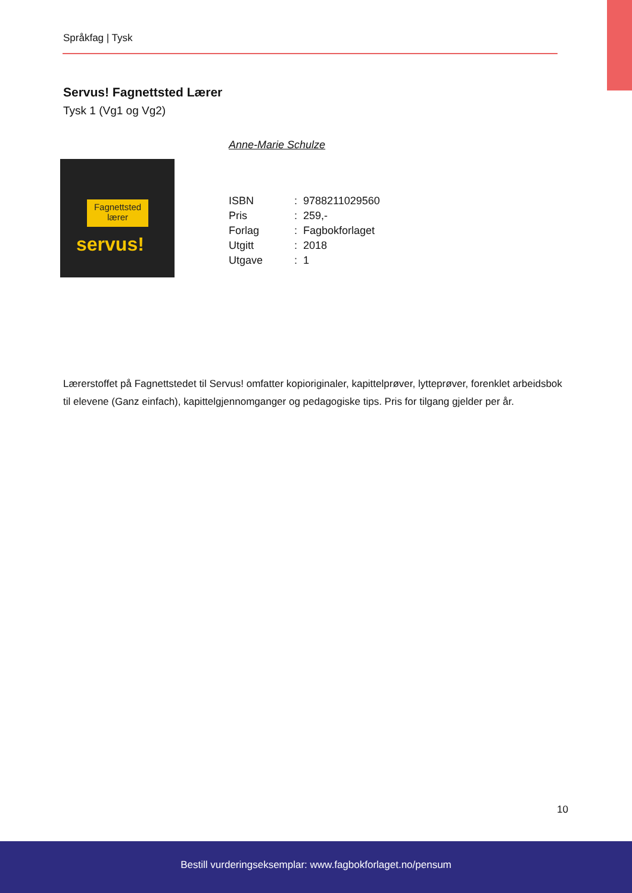Språkfag | Tysk
Servus! Fagnettsted Lærer
Tysk 1 (Vg1 og Vg2)
Anne-Marie Schulze
Fagnettsted
lærer
servus!
| ISBN | : | 9788211029560 |
| Pris | : | 259,- |
| Forlag | : | Fagbokforlaget |
| Utgitt | : | 2018 |
| Utgave | : | 1 |
Lærerstoffet på Fagnettstedet til Servus! omfatter kopioriginaler, kapittelprøver, lytteprøver, forenklet arbeidsbok til elevene (Ganz einfach), kapittelgjennomganger og pedagogiske tips. Pris for tilgang gjelder per år.
10
Bestill vurderingseksemplar: www.fagbokforlaget.no/pensum